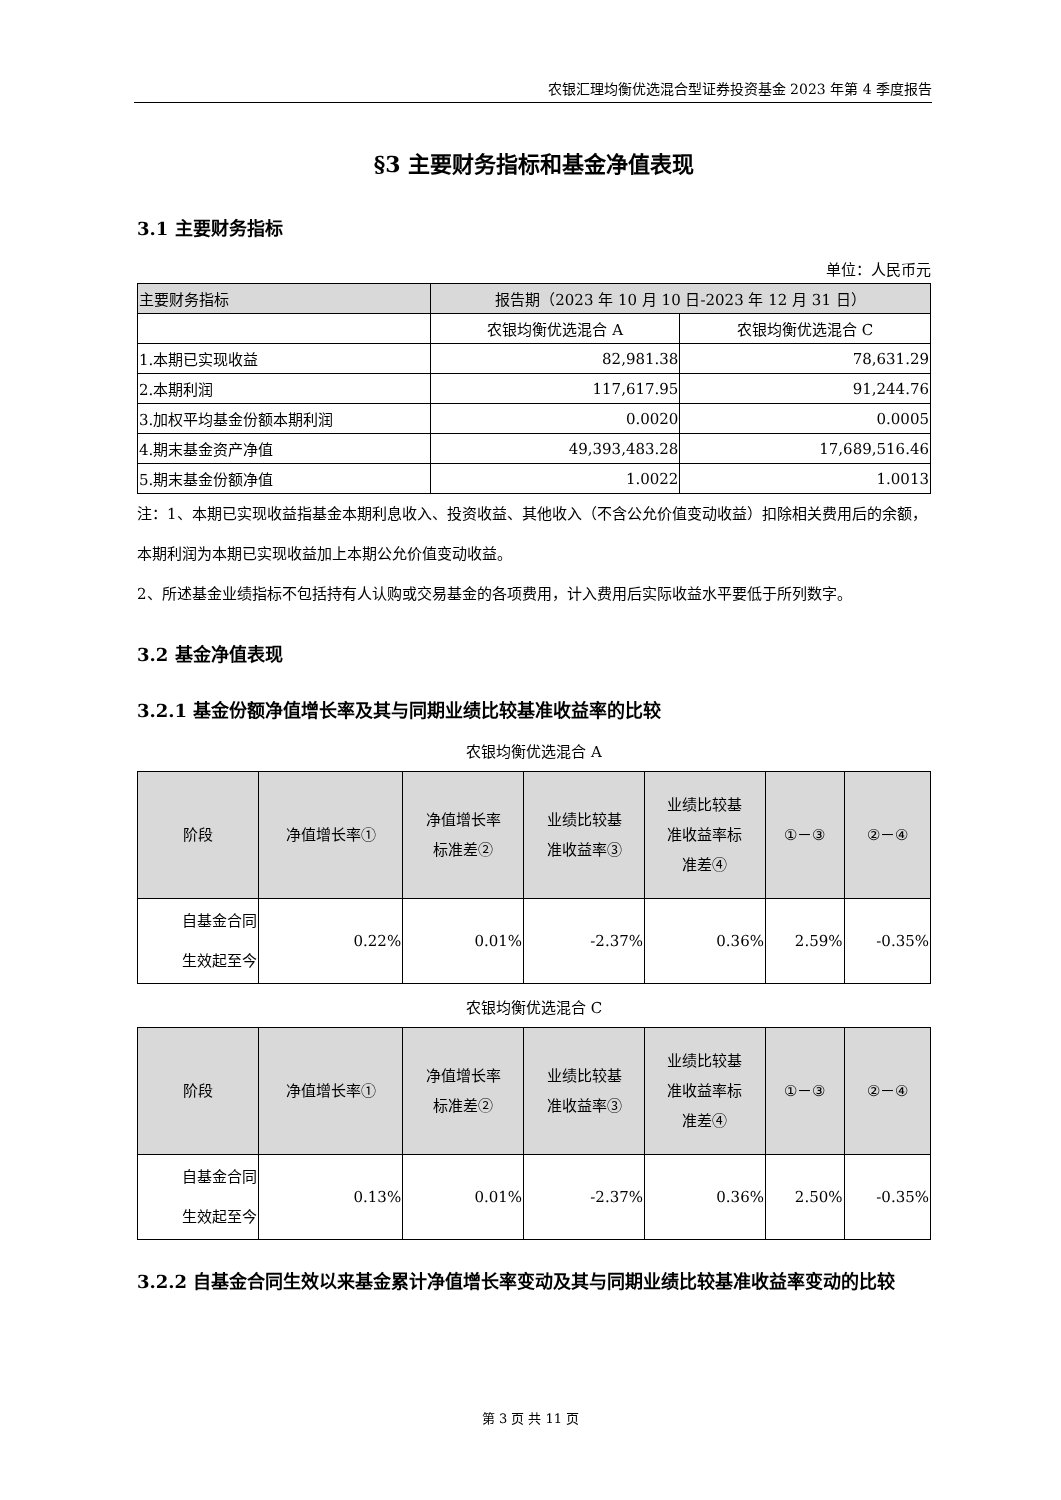农银汇理均衡优选混合型证券投资基金 2023 年第 4 季度报告
§3 主要财务指标和基金净值表现
3.1 主要财务指标
单位：人民币元
| 主要财务指标 | 报告期（2023 年 10 月 10 日-2023 年 12 月 31 日） | |
| --- | --- | --- |
| | 农银均衡优选混合 A | 农银均衡优选混合 C |
| 1.本期已实现收益 | 82,981.38 | 78,631.29 |
| 2.本期利润 | 117,617.95 | 91,244.76 |
| 3.加权平均基金份额本期利润 | 0.0020 | 0.0005 |
| 4.期末基金资产净值 | 49,393,483.28 | 17,689,516.46 |
| 5.期末基金份额净值 | 1.0022 | 1.0013 |
注：1、本期已实现收益指基金本期利息收入、投资收益、其他收入（不含公允价值变动收益）扣除相关费用后的余额，本期利润为本期已实现收益加上本期公允价值变动收益。
2、所述基金业绩指标不包括持有人认购或交易基金的各项费用，计入费用后实际收益水平要低于所列数字。
3.2 基金净值表现
3.2.1 基金份额净值增长率及其与同期业绩比较基准收益率的比较
农银均衡优选混合 A
| 阶段 | 净值增长率① | 净值增长率 标准差② | 业绩比较基 准收益率③ | 业绩比较基 准收益率标 准差④ | ①－③ | ②－④ |
| --- | --- | --- | --- | --- | --- | --- |
| 自基金合同 生效起至今 | 0.22% | 0.01% | -2.37% | 0.36% | 2.59% | -0.35% |
农银均衡优选混合 C
| 阶段 | 净值增长率① | 净值增长率 标准差② | 业绩比较基 准收益率③ | 业绩比较基 准收益率标 准差④ | ①－③ | ②－④ |
| --- | --- | --- | --- | --- | --- | --- |
| 自基金合同 生效起至今 | 0.13% | 0.01% | -2.37% | 0.36% | 2.50% | -0.35% |
3.2.2 自基金合同生效以来基金累计净值增长率变动及其与同期业绩比较基准收益率变动的比较
第 3 页 共 11 页